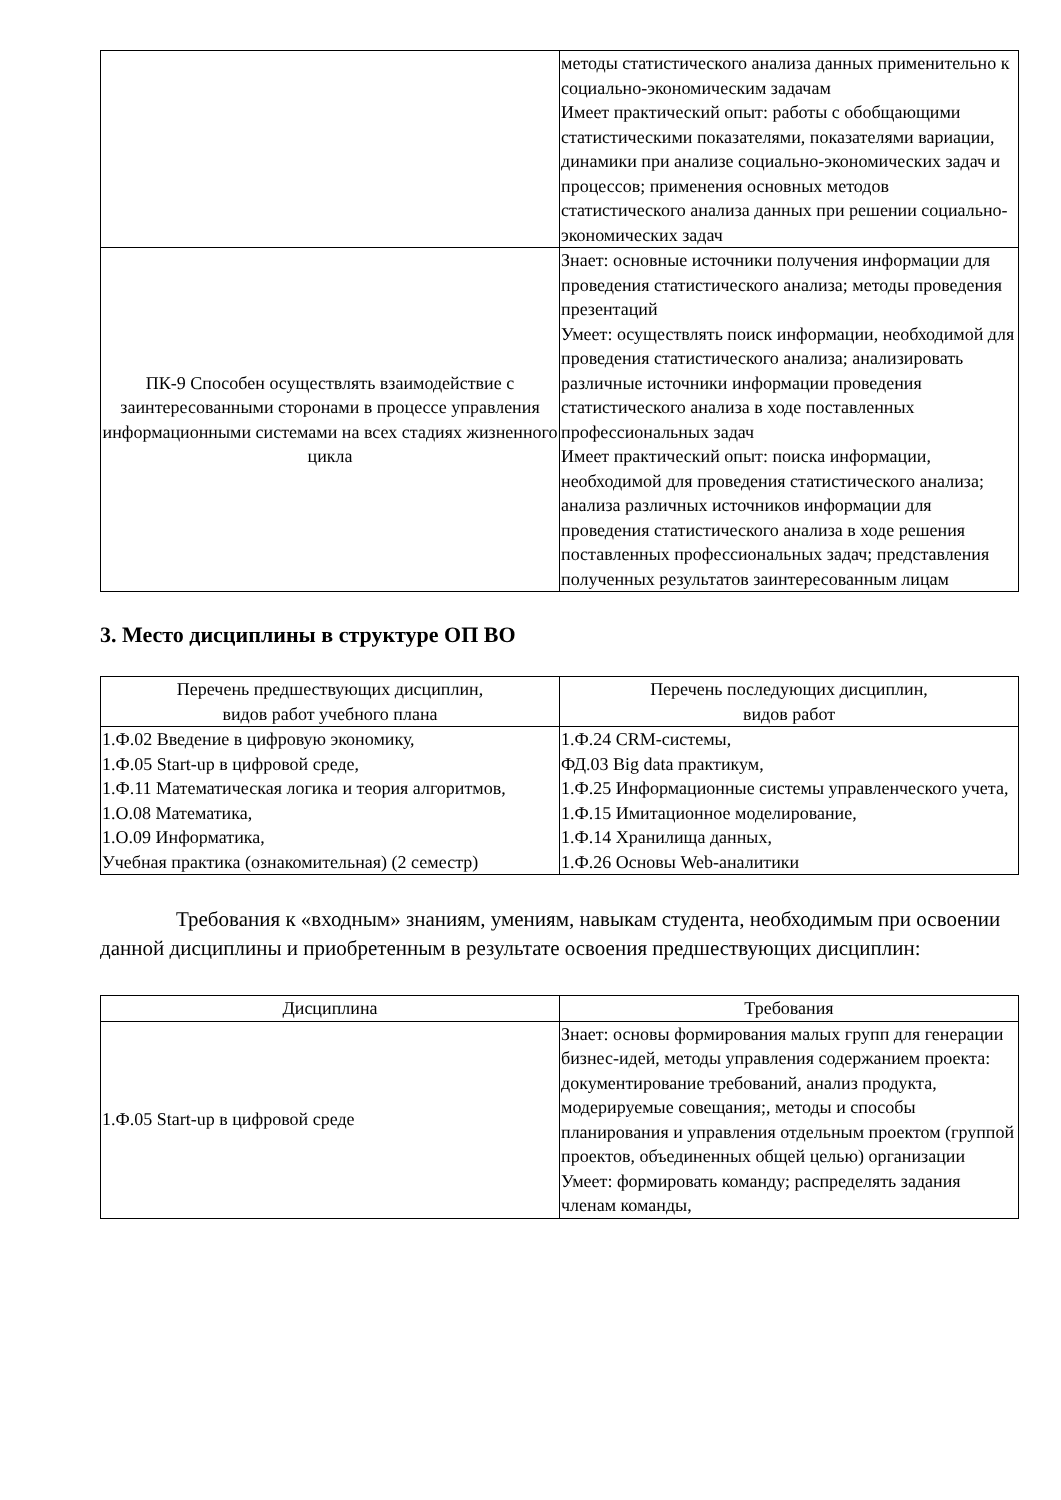| | методы статистического анализа данных применительно к социально-экономическим задачам Имеет практический опыт: работы с обобщающими статистическими показателями, показателями вариации, динамики при анализе социально-экономических задач и процессов; применения основных методов статистического анализа данных при решении социально-экономических задач |
| ПК-9 Способен осуществлять взаимодействие с заинтересованными сторонами в процессе управления информационными системами на всех стадиях жизненного цикла | Знает: основные источники получения информации для проведения статистического анализа; методы проведения презентаций Умеет: осуществлять поиск информации, необходимой для проведения статистического анализа; анализировать различные источники информации проведения статистического анализа в ходе поставленных профессиональных задач Имеет практический опыт: поиска информации, необходимой для проведения статистического анализа; анализа различных источников информации для проведения статистического анализа в ходе решения поставленных профессиональных задач; представления полученных результатов заинтересованным лицам |
3. Место дисциплины в структуре ОП ВО
| Перечень предшествующих дисциплин, видов работ учебного плана | Перечень последующих дисциплин, видов работ |
| --- | --- |
| 1.Ф.02 Введение в цифровую экономику, 1.Ф.05 Start-up в цифровой среде, 1.Ф.11 Математическая логика и теория алгоритмов, 1.О.08 Математика, 1.О.09 Информатика, Учебная практика (ознакомительная) (2 семестр) | 1.Ф.24 CRM-системы, ФД.03 Big data практикум, 1.Ф.25 Информационные системы управленческого учета, 1.Ф.15 Имитационное моделирование, 1.Ф.14 Хранилища данных, 1.Ф.26 Основы Web-аналитики |
Требования к «входным» знаниям, умениям, навыкам студента, необходимым при освоении данной дисциплины и приобретенным в результате освоения предшествующих дисциплин:
| Дисциплина | Требования |
| --- | --- |
| 1.Ф.05 Start-up в цифровой среде | Знает: основы формирования малых групп для генерации бизнес-идей, методы управления содержанием проекта: документирование требований, анализ продукта, модерируемые совещания;, методы и способы планирования и управления отдельным проектом (группой проектов, объединенных общей целью) организации Умеет: формировать команду; распределять задания членам команды, |